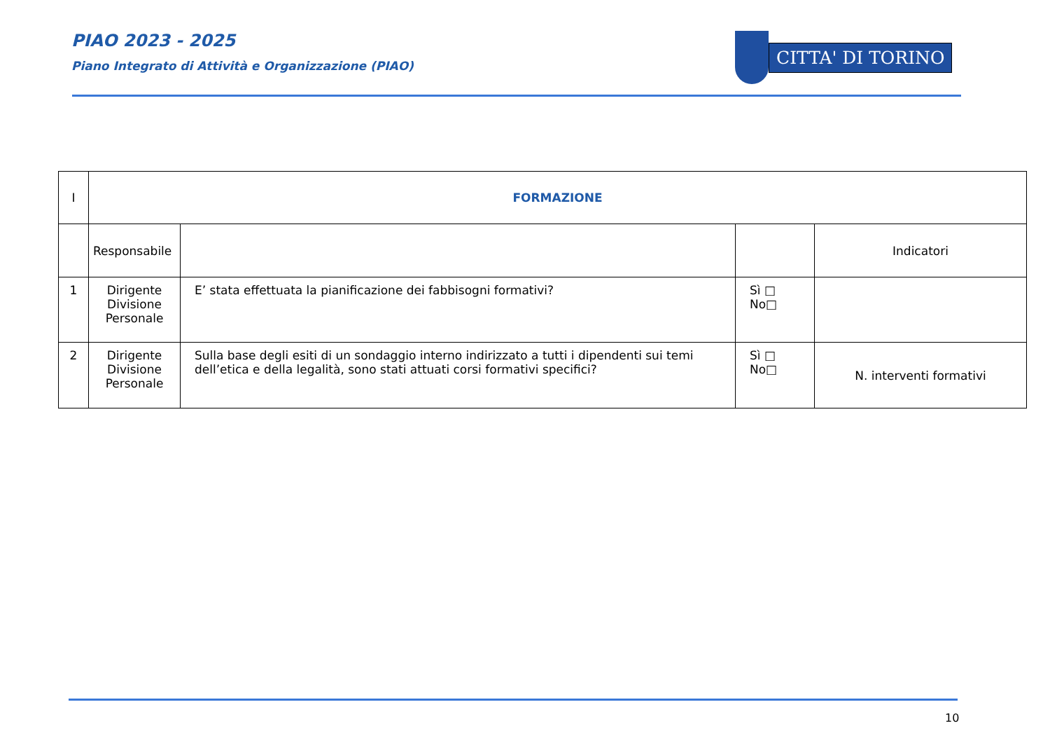PIAO 2023 - 2025
Piano Integrato di Attività e Organizzazione (PIAO)
CITTA' DI TORINO
| I | FORMAZIONE | | | |
| | Responsabile | | | Indicatori |
| 1 | Dirigente Divisione Personale | E’ stata effettuata la pianificazione dei fabbisogni formativi? | Sì □ No□ | |
| 2 | Dirigente Divisione Personale | Sulla base degli esiti di un sondaggio interno indirizzato a tutti i dipendenti sui temi dell’etica e della legalità, sono stati attuati corsi formativi specifici? | Sì □ No□ | N. interventi formativi |
10